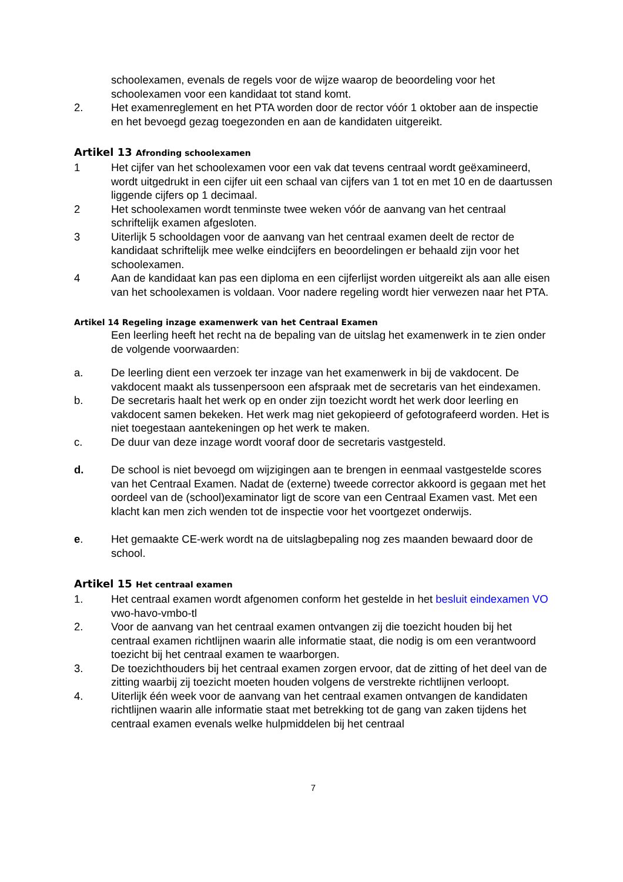schoolexamen, evenals de regels voor de wijze waarop de beoordeling voor het schoolexamen voor een kandidaat tot stand komt.
2. Het examenreglement en het PTA worden door de rector vóór 1 oktober aan de inspectie en het bevoegd gezag toegezonden en aan de kandidaten uitgereikt.
Artikel 13 Afronding schoolexamen
1 Het cijfer van het schoolexamen voor een vak dat tevens centraal wordt geëxamineerd, wordt uitgedrukt in een cijfer uit een schaal van cijfers van 1 tot en met 10 en de daartussen liggende cijfers op 1 decimaal.
2 Het schoolexamen wordt tenminste twee weken vóór de aanvang van het centraal schriftelijk examen afgesloten.
3 Uiterlijk 5 schooldagen voor de aanvang van het centraal examen deelt de rector de kandidaat schriftelijk mee welke eindcijfers en beoordelingen er behaald zijn voor het schoolexamen.
4 Aan de kandidaat kan pas een diploma en een cijferlijst worden uitgereikt als aan alle eisen van het schoolexamen is voldaan. Voor nadere regeling wordt hier verwezen naar het PTA.
Artikel 14 Regeling inzage examenwerk van het Centraal Examen
Een leerling heeft het recht na de bepaling van de uitslag het examenwerk in te zien onder de volgende voorwaarden:
a. De leerling dient een verzoek ter inzage van het examenwerk in bij de vakdocent. De vakdocent maakt als tussenpersoon een afspraak met de secretaris van het eindexamen.
b. De secretaris haalt het werk op en onder zijn toezicht wordt het werk door leerling en vakdocent samen bekeken. Het werk mag niet gekopieerd of gefotografeerd worden. Het is niet toegestaan aantekeningen op het werk te maken.
c. De duur van deze inzage wordt vooraf door de secretaris vastgesteld.
d. De school is niet bevoegd om wijzigingen aan te brengen in eenmaal vastgestelde scores van het Centraal Examen. Nadat de (externe) tweede corrector akkoord is gegaan met het oordeel van de (school)examinator ligt de score van een Centraal Examen vast. Met een klacht kan men zich wenden tot de inspectie voor het voortgezet onderwijs.
e. Het gemaakte CE-werk wordt na de uitslagbepaling nog zes maanden bewaard door de school.
Artikel 15 Het centraal examen
1. Het centraal examen wordt afgenomen conform het gestelde in het besluit eindexamen VO vwo-havo-vmbo-tl
2. Voor de aanvang van het centraal examen ontvangen zij die toezicht houden bij het centraal examen richtlijnen waarin alle informatie staat, die nodig is om een verantwoord toezicht bij het centraal examen te waarborgen.
3. De toezichthouders bij het centraal examen zorgen ervoor, dat de zitting of het deel van de zitting waarbij zij toezicht moeten houden volgens de verstrekte richtlijnen verloopt.
4. Uiterlijk één week voor de aanvang van het centraal examen ontvangen de kandidaten richtlijnen waarin alle informatie staat met betrekking tot de gang van zaken tijdens het centraal examen evenals welke hulpmiddelen bij het centraal
7